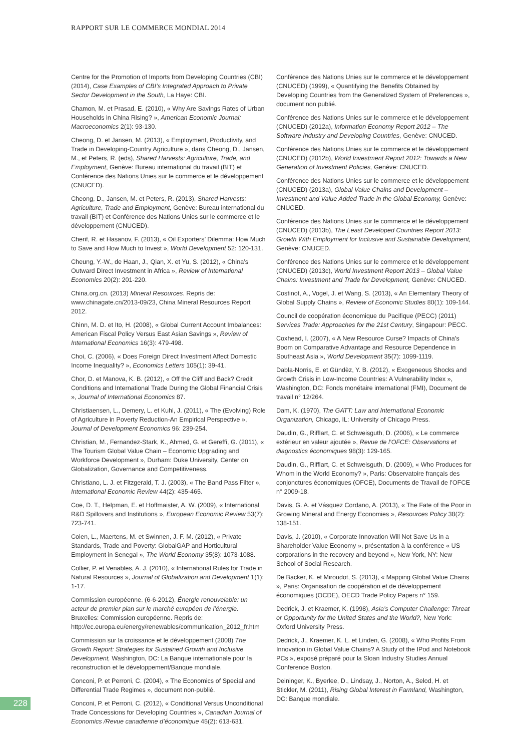RAPPORT SUR LE COMMERCE MONDIAL 2014
Centre for the Promotion of Imports from Developing Countries (CBI) (2014), Case Examples of CBI’s Integrated Approach to Private Sector Development in the South, La Haye: CBI.
Chamon, M. et Prasad, E. (2010), « Why Are Savings Rates of Urban Households in China Rising? », American Economic Journal: Macroeconomics 2(1): 93-130.
Cheong, D. et Jansen, M. (2013), « Employment, Productivity, and Trade in Developing-Country Agriculture », dans Cheong, D., Jansen, M., et Peters, R. (eds), Shared Harvests: Agriculture, Trade, and Employment, Genève: Bureau international du travail (BIT) et Conférence des Nations Unies sur le commerce et le développement (CNUCED).
Cheong, D., Jansen, M. et Peters, R. (2013), Shared Harvests: Agriculture, Trade and Employment, Genève: Bureau international du travail (BIT) et Conférence des Nations Unies sur le commerce et le développement (CNUCED).
Cherif, R. et Hasanov, F. (2013), « Oil Exporters’ Dilemma: How Much to Save and How Much to Invest », World Development 52: 120-131.
Cheung, Y.-W., de Haan, J., Qian, X. et Yu, S. (2012), « China’s Outward Direct Investment in Africa », Review of International Economics 20(2): 201-220.
China.org.cn. (2013) Mineral Resources. Repris de: www.chinagate.cn/2013-09/23, China Mineral Resources Report 2012.
Chinn, M. D. et Ito, H. (2008), « Global Current Account Imbalances: American Fiscal Policy Versus East Asian Savings », Review of International Economics 16(3): 479-498.
Choi, C. (2006), « Does Foreign Direct Investment Affect Domestic Income Inequality? », Economics Letters 105(1): 39-41.
Chor, D. et Manova, K. B. (2012), « Off the Cliff and Back? Credit Conditions and International Trade During the Global Financial Crisis », Journal of International Economics 87.
Christiaensen, L., Demery, L. et Kuhl, J. (2011), « The (Evolving) Role of Agriculture in Poverty Reduction-An Empirical Perspective », Journal of Development Economics 96: 239-254.
Christian, M., Fernandez-Stark, K., Ahmed, G. et Gereffi, G. (2011), « The Tourism Global Value Chain – Economic Upgrading and Workforce Development », Durham: Duke University, Center on Globalization, Governance and Competitiveness.
Christiano, L. J. et Fitzgerald, T. J. (2003), « The Band Pass Filter », International Economic Review 44(2): 435-465.
Coe, D. T., Helpman, E. et Hoffmaister, A. W. (2009), « International R&D Spillovers and Institutions », European Economic Review 53(7): 723-741.
Colen, L., Maertens, M. et Swinnen, J. F. M. (2012), « Private Standards, Trade and Poverty: GlobalGAP and Horticultural Employment in Senegal », The World Economy 35(8): 1073-1088.
Collier, P. et Venables, A. J. (2010), « International Rules for Trade in Natural Resources », Journal of Globalization and Development 1(1): 1-17.
Commission européenne. (6-6-2012), Énergie renouvelable: un acteur de premier plan sur le marché européen de l’énergie. Bruxelles: Commission européenne. Repris de: http://ec.europa.eu/energy/renewables/communication_2012_fr.htm
Commission sur la croissance et le développement (2008) The Growth Report: Strategies for Sustained Growth and Inclusive Development, Washington, DC: La Banque internationale pour la reconstruction et le développement/Banque mondiale.
Conconi, P. et Perroni, C. (2004), « The Economics of Special and Differential Trade Regimes », document non-publié.
Conconi, P. et Perroni, C. (2012), « Conditional Versus Unconditional Trade Concessions for Developing Countries », Canadian Journal of Economics /Revue canadienne d’économique 45(2): 613-631.
Conférence des Nations Unies sur le commerce et le développement (CNUCED) (1999), « Quantifying the Benefits Obtained by Developing Countries from the Generalized System of Preferences », document non publié.
Conférence des Nations Unies sur le commerce et le développement (CNUCED) (2012a), Information Economy Report 2012 – The Software Industry and Developing Countries, Genève: CNUCED.
Conférence des Nations Unies sur le commerce et le développement (CNUCED) (2012b), World Investment Report 2012: Towards a New Generation of Investment Policies, Genève: CNUCED.
Conférence des Nations Unies sur le commerce et le développement (CNUCED) (2013a), Global Value Chains and Development – Investment and Value Added Trade in the Global Economy, Genève: CNUCED.
Conférence des Nations Unies sur le commerce et le développement (CNUCED) (2013b), The Least Developed Countries Report 2013: Growth With Employment for Inclusive and Sustainable Development, Genève: CNUCED.
Conférence des Nations Unies sur le commerce et le développement (CNUCED) (2013c), World Investment Report 2013 – Global Value Chains: Investment and Trade for Development, Genève: CNUCED.
Costinot, A., Vogel, J. et Wang, S. (2013), « An Elementary Theory of Global Supply Chains », Review of Economic Studies 80(1): 109-144.
Council de coopération économique du Pacifique (PECC) (2011) Services Trade: Approaches for the 21st Century, Singapour: PECC.
Coxhead, I. (2007), « A New Resource Curse? Impacts of China’s Boom on Comparative Advantage and Resource Dependence in Southeast Asia », World Development 35(7): 1099-1119.
Dabla-Norris, E. et Gündèz, Y. B. (2012), « Exogeneous Shocks and Growth Crisis in Low-Income Countries: A Vulnerability Index », Washington, DC: Fonds monétaire international (FMI), Document de travail n° 12/264.
Dam, K. (1970), The GATT: Law and International Economic Organization, Chicago, IL: University of Chicago Press.
Daudin, G., Rifflart, C. et Schweisguth, D. (2006), « Le commerce extérieur en valeur ajoutée », Revue de l’OFCE: Observations et diagnostics économiques 98(3): 129-165.
Daudin, G., Rifflart, C. et Schweisguth, D. (2009), « Who Produces for Whom in the World Economy? », Paris: Observatoire français des conjonctures économiques (OFCE), Documents de Travail de l’OFCE n° 2009-18.
Davis, G. A. et Vásquez Cordano, A. (2013), « The Fate of the Poor in Growing Mineral and Energy Economies », Resources Policy 38(2): 138-151.
Davis, J. (2010), « Corporate Innovation Will Not Save Us in a Shareholder Value Economy », présentation à la conférence « US corporations in the recovery and beyond », New York, NY: New School of Social Research.
De Backer, K. et Miroudot, S. (2013), « Mapping Global Value Chains », Paris: Organisation de coopération et de développement économiques (OCDE), OECD Trade Policy Papers n° 159.
Dedrick, J. et Kraemer, K. (1998), Asia’s Computer Challenge: Threat or Opportunity for the United States and the World?, New York: Oxford University Press.
Dedrick, J., Kraemer, K. L. et Linden, G. (2008), « Who Profits From Innovation in Global Value Chains? A Study of the IPod and Notebook PCs », exposé préparé pour la Sloan Industry Studies Annual Conference Boston.
Deininger, K., Byerlee, D., Lindsay, J., Norton, A., Selod, H. et Stickler, M. (2011), Rising Global Interest in Farmland, Washington, DC: Banque mondiale.
228